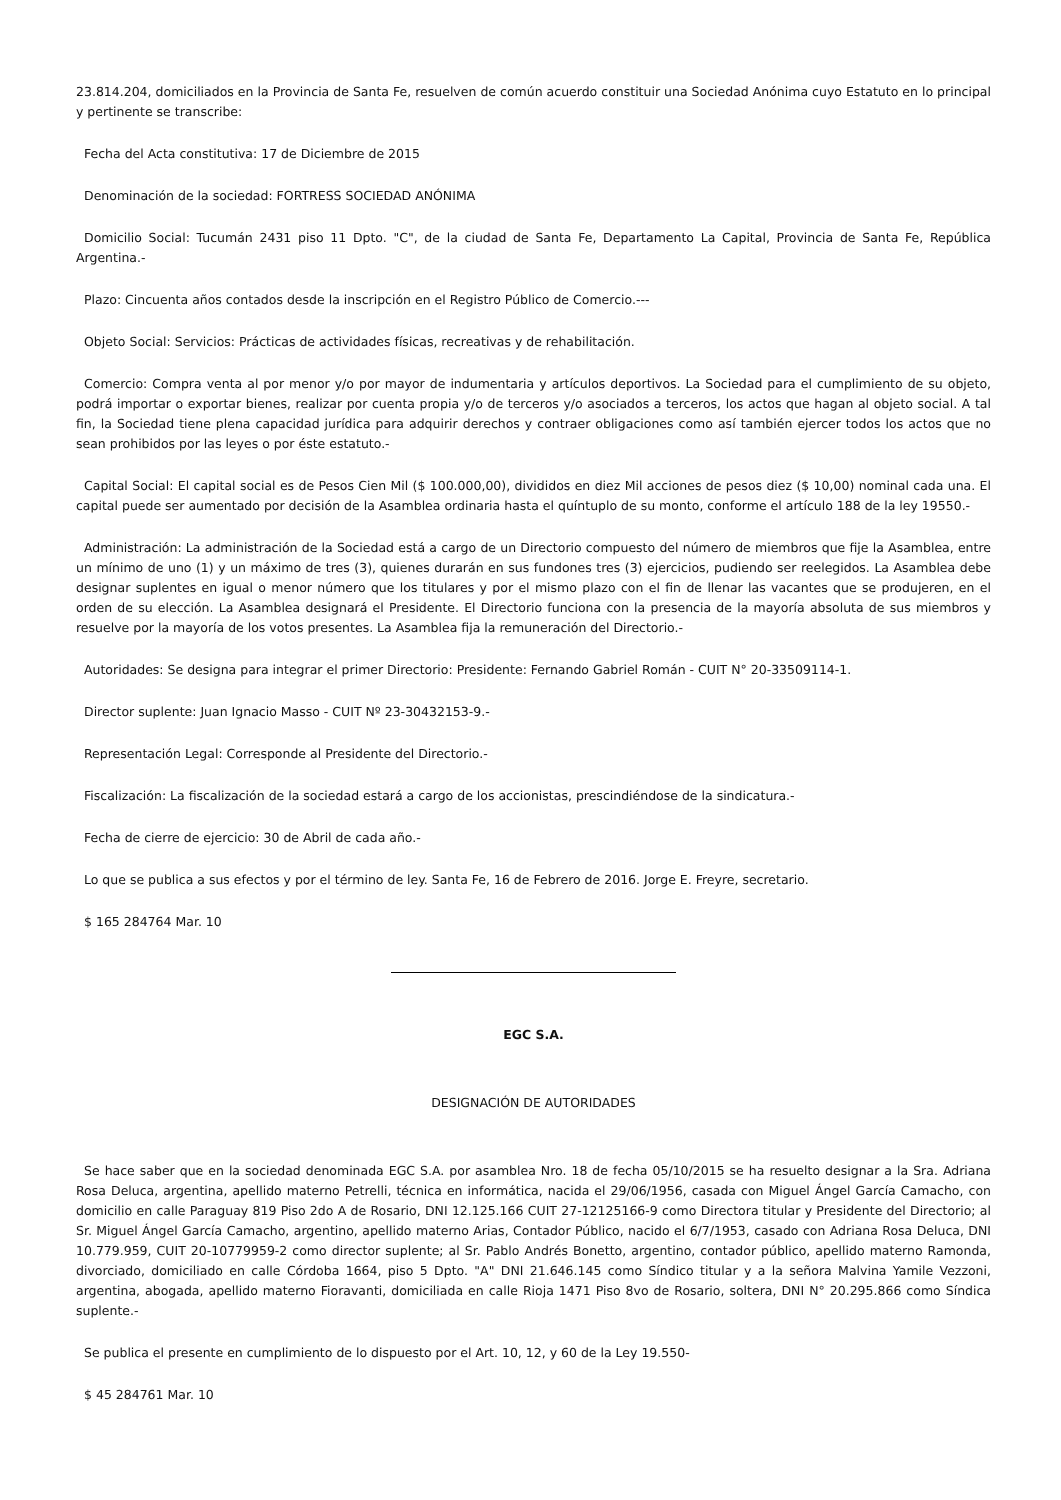23.814.204, domiciliados en la Provincia de Santa Fe, resuelven de común acuerdo constituir una Sociedad Anónima cuyo Estatuto en lo principal y pertinente se transcribe:
Fecha del Acta constitutiva: 17 de Diciembre de 2015
Denominación de la sociedad: FORTRESS SOCIEDAD ANÓNIMA
Domicilio Social: Tucumán 2431 piso 11 Dpto. "C", de la ciudad de Santa Fe, Departamento La Capital, Provincia de Santa Fe, República Argentina.-
Plazo: Cincuenta años contados desde la inscripción en el Registro Público de Comercio.---
Objeto Social: Servicios: Prácticas de actividades físicas, recreativas y de rehabilitación.
Comercio: Compra venta al por menor y/o por mayor de indumentaria y artículos deportivos. La Sociedad para el cumplimiento de su objeto, podrá importar o exportar bienes, realizar por cuenta propia y/o de terceros y/o asociados a terceros, los actos que hagan al objeto social. A tal fin, la Sociedad tiene plena capacidad jurídica para adquirir derechos y contraer obligaciones como así también ejercer todos los actos que no sean prohibidos por las leyes o por éste estatuto.-
Capital Social: El capital social es de Pesos Cien Mil ($ 100.000,00), divididos en diez Mil acciones de pesos diez ($ 10,00) nominal cada una. El capital puede ser aumentado por decisión de la Asamblea ordinaria hasta el quíntuplo de su monto, conforme el artículo 188 de la ley 19550.-
Administración: La administración de la Sociedad está a cargo de un Directorio compuesto del número de miembros que fije la Asamblea, entre un mínimo de uno (1) y un máximo de tres (3), quienes durarán en sus fundones tres (3) ejercicios, pudiendo ser reelegidos. La Asamblea debe designar suplentes en igual o menor número que los titulares y por el mismo plazo con el fin de llenar las vacantes que se produjeren, en el orden de su elección. La Asamblea designará el Presidente. El Directorio funciona con la presencia de la mayoría absoluta de sus miembros y resuelve por la mayoría de los votos presentes. La Asamblea fija la remuneración del Directorio.-
Autoridades: Se designa para integrar el primer Directorio: Presidente: Fernando Gabriel Román - CUIT N° 20-33509114-1.
Director suplente: Juan Ignacio Masso - CUIT Nº 23-30432153-9.-
Representación Legal: Corresponde al Presidente del Directorio.-
Fiscalización: La fiscalización de la sociedad estará a cargo de los accionistas, prescindiéndose de la sindicatura.-
Fecha de cierre de ejercicio: 30 de Abril de cada año.-
Lo que se publica a sus efectos y por el término de ley. Santa Fe, 16 de Febrero de 2016. Jorge E. Freyre, secretario.
$ 165 284764 Mar. 10
EGC S.A.
DESIGNACIÓN DE AUTORIDADES
Se hace saber que en la sociedad denominada EGC S.A. por asamblea Nro. 18 de fecha 05/10/2015 se ha resuelto designar a la Sra. Adriana Rosa Deluca, argentina, apellido materno Petrelli, técnica en informática, nacida el 29/06/1956, casada con Miguel Ángel García Camacho, con domicilio en calle Paraguay 819 Piso 2do A de Rosario, DNI 12.125.166 CUIT 27-12125166-9 como Directora titular y Presidente del Directorio; al Sr. Miguel Ángel García Camacho, argentino, apellido materno Arias, Contador Público, nacido el 6/7/1953, casado con Adriana Rosa Deluca, DNI 10.779.959, CUIT 20-10779959-2 como director suplente; al Sr. Pablo Andrés Bonetto, argentino, contador público, apellido materno Ramonda, divorciado, domiciliado en calle Córdoba 1664, piso 5 Dpto. "A" DNI 21.646.145 como Síndico titular y a la señora Malvina Yamile Vezzoni, argentina, abogada, apellido materno Fioravanti, domiciliada en calle Rioja 1471 Piso 8vo de Rosario, soltera, DNI N° 20.295.866 como Síndica suplente.-
Se publica el presente en cumplimiento de lo dispuesto por el Art. 10, 12, y 60 de la Ley 19.550-
$ 45 284761 Mar. 10